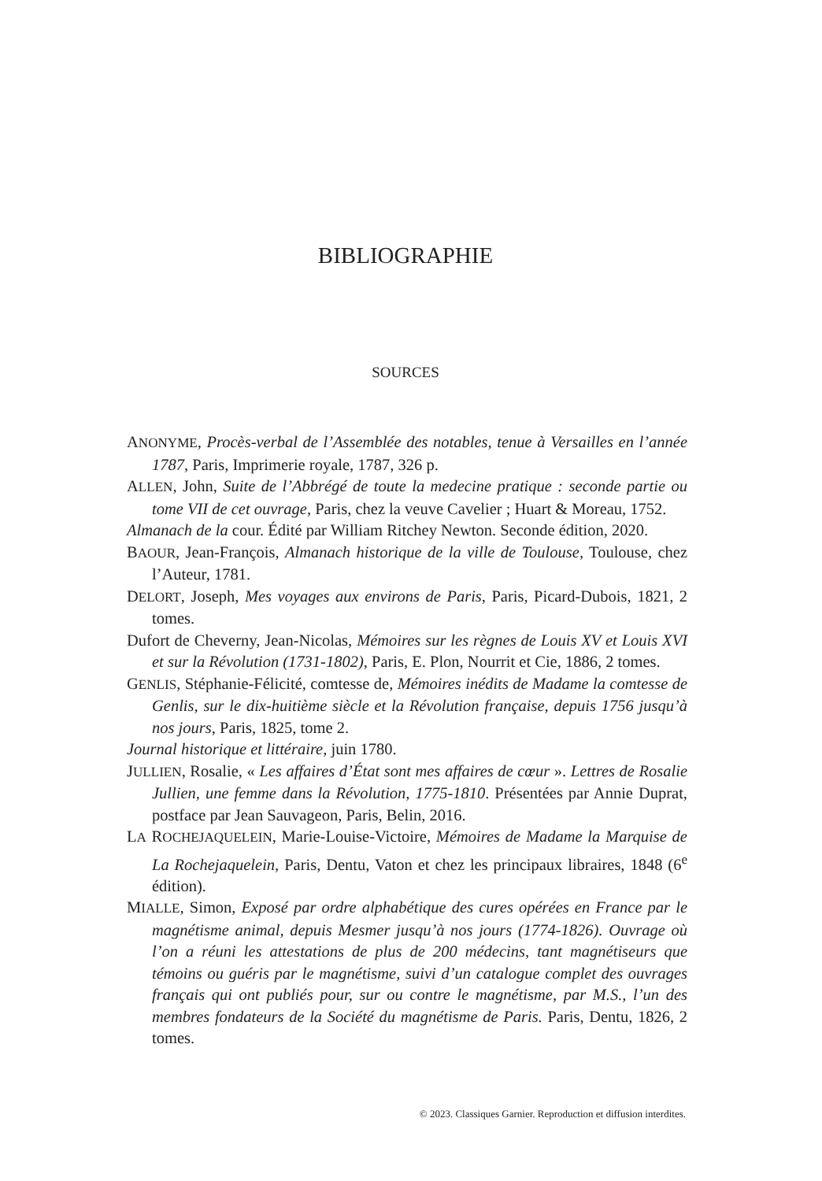BIBLIOGRAPHIE
SOURCES
ANONYME, Procès-verbal de l’Assemblée des notables, tenue à Versailles en l’année 1787, Paris, Imprimerie royale, 1787, 326 p.
ALLEN, John, Suite de l’Abbrégé de toute la medecine pratique : seconde partie ou tome VII de cet ouvrage, Paris, chez la veuve Cavelier ; Huart & Moreau, 1752.
Almanach de la cour. Édité par William Ritchey Newton. Seconde édition, 2020.
BAOUR, Jean-François, Almanach historique de la ville de Toulouse, Toulouse, chez l’Auteur, 1781.
DELORT, Joseph, Mes voyages aux environs de Paris, Paris, Picard-Dubois, 1821, 2 tomes.
Dufort de Cheverny, Jean-Nicolas, Mémoires sur les règnes de Louis XV et Louis XVI et sur la Révolution (1731-1802), Paris, E. Plon, Nourrit et Cie, 1886, 2 tomes.
GENLIS, Stéphanie-Félicité, comtesse de, Mémoires inédits de Madame la comtesse de Genlis, sur le dix-huitième siècle et la Révolution française, depuis 1756 jusqu’à nos jours, Paris, 1825, tome 2.
Journal historique et littéraire, juin 1780.
JULLIEN, Rosalie, « Les affaires d’État sont mes affaires de cœur ». Lettres de Rosalie Jullien, une femme dans la Révolution, 1775-1810. Présentées par Annie Duprat, postface par Jean Sauvageon, Paris, Belin, 2016.
LA ROCHEJAQUELEIN, Marie-Louise-Victoire, Mémoires de Madame la Marquise de La Rochejaquelein, Paris, Dentu, Vaton et chez les principaux libraires, 1848 (6<sup>e</sup> édition).
MIALLE, Simon, Exposé par ordre alphabétique des cures opérées en France par le magnétisme animal, depuis Mesmer jusqu’à nos jours (1774-1826). Ouvrage où l’on a réuni les attestations de plus de 200 médecins, tant magnétiseurs que témoins ou guéris par le magnétisme, suivi d’un catalogue complet des ouvrages français qui ont publiés pour, sur ou contre le magnétisme, par M.S., l’un des membres fondateurs de la Société du magnétisme de Paris. Paris, Dentu, 1826, 2 tomes.
© 2023. Classiques Garnier. Reproduction et diffusion interdites.